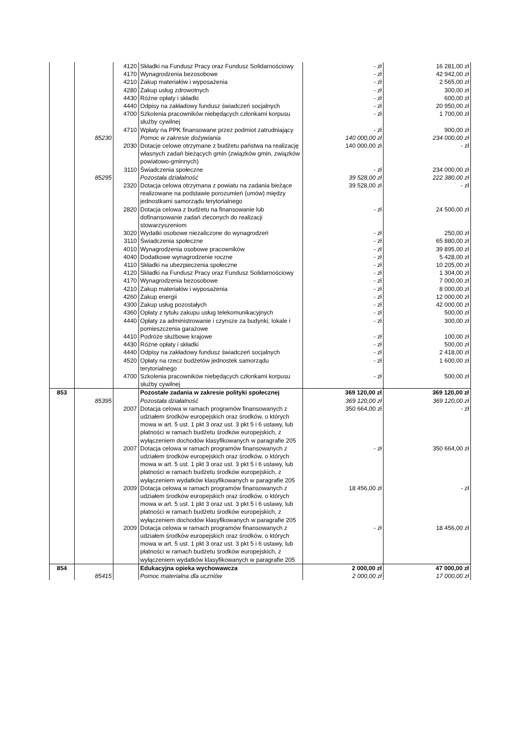| | | 4120 | Składki na Fundusz Pracy oraz Fundusz Solidarnościowy | - zł | 16 281,00 zł |
| | | 4170 | Wynagrodzenia bezosobowe | - zł | 42 942,00 zł |
| | | 4210 | Zakup materiałów i wyposażenia | - zł | 2 565,00 zł |
| | | 4280 | Zakup usług zdrowotnych | - zł | 300,00 zł |
| | | 4430 | Różne opłaty i składki | - zł | 600,00 zł |
| | | 4440 | Odpisy na zakładowy fundusz świadczeń socjalnych | - zł | 20 950,00 zł |
| | | 4700 | Szkolenia pracowników niebędących członkami korpusu służby cywilnej | - zł | 1 700,00 zł |
| | | 4710 | Wpłaty na PPK finansowane przez podmiot zatrudniający | - zł | 900,00 zł |
| | 85230 | | Pomoc w zakresie dożywiania | 140 000,00 zł | 234 000,00 zł |
| | | 2030 | Dotacje celowe otrzymane z budżetu państwa na realizację własnych zadań bieżących gmin (związków gmin, związków powiatowo-gminnych) | 140 000,00 zł | - zł |
| | | 3110 | Świadczenia społeczne | - zł | 234 000,00 zł |
| | 85295 | | Pozostała działalność | 39 528,00 zł | 222 380,00 zł |
| | | 2320 | Dotacja celowa otrzymana z powiatu na zadania bieżące realizowane na podstawie porozumień (umów) między jednostkami samorządu terytorialnego | 39 528,00 zł | - zł |
| | | 2820 | Dotacja celowa z budżetu na finansowanie lub dofinansowanie zadań zleconych do realizacji stowarzyszeniom | - zł | 24 500,00 zł |
| | | 3020 | Wydatki osobowe niezaliczone do wynagrodzeń | - zł | 250,00 zł |
| | | 3110 | Świadczenia społeczne | - zł | 65 880,00 zł |
| | | 4010 | Wynagrodzenia osobowe pracowników | - zł | 39 895,00 zł |
| | | 4040 | Dodatkowe wynagrodzenie roczne | - zł | 5 428,00 zł |
| | | 4110 | Składki na ubezpieczenia społeczne | - zł | 10 205,00 zł |
| | | 4120 | Składki na Fundusz Pracy oraz Fundusz Solidarnościowy | - zł | 1 304,00 zł |
| | | 4170 | Wynagrodzenia bezosobowe | - zł | 7 000,00 zł |
| | | 4210 | Zakup materiałów i wyposażenia | - zł | 8 000,00 zł |
| | | 4260 | Zakup energii | - zł | 12 000,00 zł |
| | | 4300 | Zakup usług pozostałych | - zł | 42 000,00 zł |
| | | 4360 | Opłaty z tytułu zakupu usług telekomunikacyjnych | - zł | 500,00 zł |
| | | 4440 | Opłaty za administrowanie i czynsze za budynki, lokale i pomieszczenia garażowe | - zł | 300,00 zł |
| | | 4410 | Podróże służbowe krajowe | - zł | 100,00 zł |
| | | 4430 | Różne opłaty i składki | - zł | 500,00 zł |
| | | 4440 | Odpisy na zakładowy fundusz świadczeń socjalnych | - zł | 2 418,00 zł |
| | | 4520 | Opłaty na rzecz budżetów jednostek samorządu terytorialnego | - zł | 1 600,00 zł |
| | | 4700 | Szkolenia pracowników niebędących członkami korpusu służby cywilnej | - zł | 500,00 zł |
| 853 | | | Pozostałe zadania w zakresie polityki społecznej | 369 120,00 zł | 369 120,00 zł |
| | 85395 | | Pozostała działalność | 369 120,00 zł | 369 120,00 zł |
| | | 2007 | Dotacja celowa w ramach programów finansowanych z udziałem środków europejskich oraz środków, o których mowa w art. 5 ust. 1 pkt 3 oraz ust. 3 pkt 5 i 6 ustawy, lub płatności w ramach budżetu środków europejskich, z wyłączeniem dochodów klasyfikowanych w paragrafie 205 | 350 664,00 zł | - zł |
| | | 2007 | Dotacja celowa w ramach programów finansowanych z udziałem środków europejskich oraz środków, o których mowa w art. 5 ust. 1 pkt 3 oraz ust. 3 pkt 5 i 6 ustawy, lub płatności w ramach budżetu środków europejskich, z wyłączeniem wydatków klasyfikowanych w paragrafie 205 | - zł | 350 664,00 zł |
| | | 2009 | Dotacja celowa w ramach programów finansowanych z udziałem środków europejskich oraz środków, o których mowa w art. 5 ust. 1 pkt 3 oraz ust. 3 pkt 5 i 6 ustawy, lub płatności w ramach budżetu środków europejskich, z wyłączeniem dochodów klasyfikowanych w paragrafie 205 | 18 456,00 zł | - zł |
| | | 2009 | Dotacja celowa w ramach programów finansowanych z udziałem środków europejskich oraz środków, o których mowa w art. 5 ust. 1 pkt 3 oraz ust. 3 pkt 5 i 6 ustawy, lub płatności w ramach budżetu środków europejskich, z wyłączeniem wydatków klasyfikowanych w paragrafie 205 | - zł | 18 456,00 zł |
| 854 | | | Edukacyjna opieka wychowawcza | 2 000,00 zł | 47 000,00 zł |
| | 85415 | | Pomoc materialna dla uczniów | 2 000,00 zł | 17 000,00 zł |